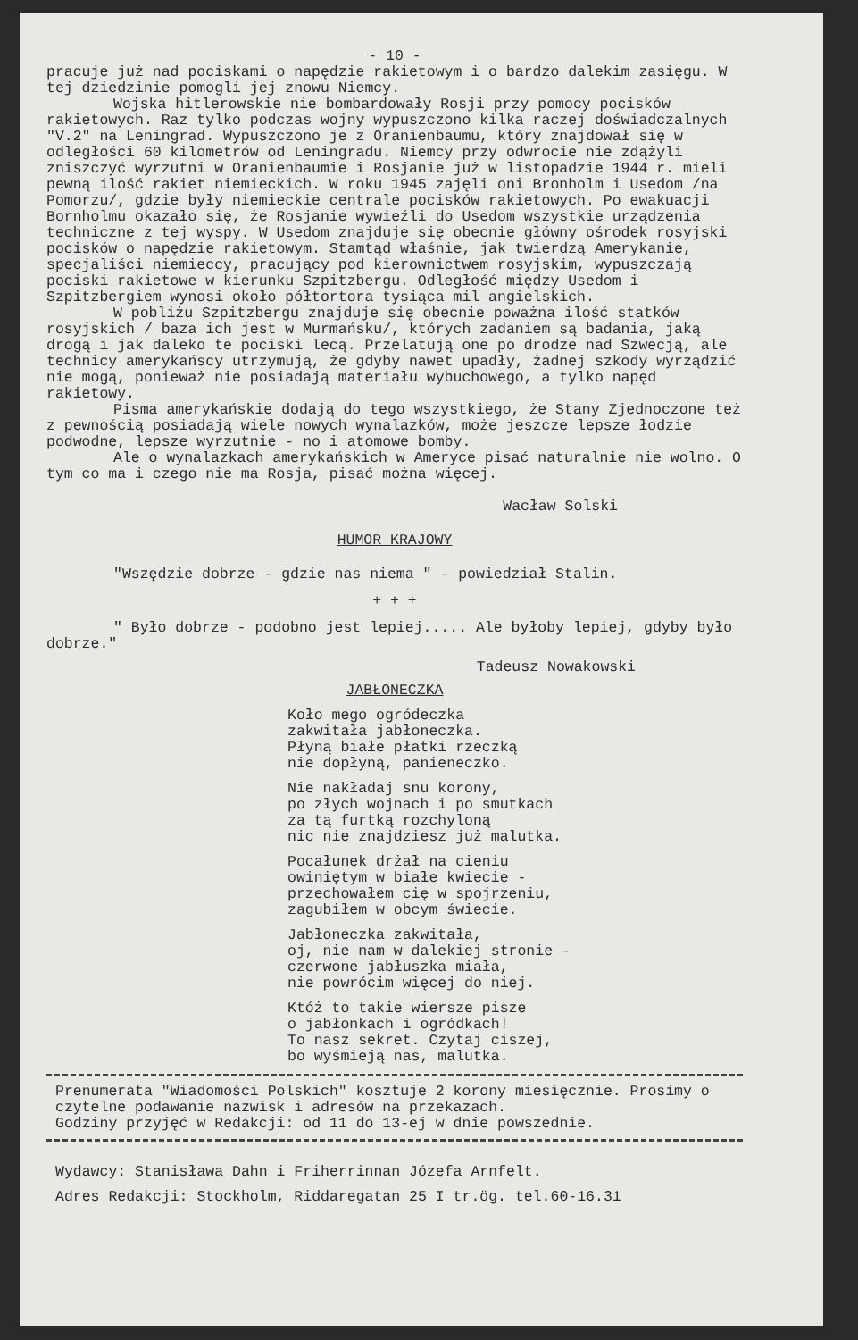- 10 -
pracuje już nad pociskami o napędzie rakietowym i o bardzo dalekim zasięgu. W tej dziedzinie pomogli jej znowu Niemcy.
Wojska hitlerowskie nie bombardowały Rosji przy pomocy pocisków rakietowych. Raz tylko podczas wojny wypuszczono kilka raczej doświadczalnych "V.2" na Leningrad. Wypuszczono je z Oranienbaumu, który znajdował się w odległości 60 kilometrów od Leningradu. Niemcy przy odwrocie nie zdążyli zniszczyć wyrzutni w Oranienbaumie i Rosjanie już w listopadzie 1944 r. mieli pewną ilość rakiet niemieckich. W roku 1945 zajęli oni Bronholm i Usedom /na Pomorzu/, gdzie były niemieckie centrale pocisków rakietowych. Po ewakuacji Bornholmu okazało się, że Rosjanie wywieźli do Usedom wszystkie urządzenia techniczne z tej wyspy. W Usedom znajduje się obecnie główny ośrodek rosyjski pocisków o napędzie rakietowym. Stamtąd właśnie, jak twierdzą Amerykanie, specjaliści niemieccy, pracujący pod kierownictwem rosyjskim, wypuszczają pociski rakietowe w kierunku Szpitzbergu. Odległość między Usedom i Szpitzbergiem wynosi około półtortora tysiąca mil angielskich.
W pobliżu Szpitzbergu znajduje się obecnie poważna ilość statków rosyjskich / baza ich jest w Murmańsku/, których zadaniem są badania, jaką drogą i jak daleko te pociski lecą. Przelatują one po drodze nad Szwecją, ale technicy amerykańscy utrzymują, że gdyby nawet upadły, żadnej szkody wyrządzić nie mogą, ponieważ nie posiadają materiału wybuchowego, a tylko napęd rakietowy.
Pisma amerykańskie dodają do tego wszystkiego, że Stany Zjednoczone też z pewnością posiadają wiele nowych wynalazków, może jeszcze lepsze łodzie podwodne, lepsze wyrzutnie - no i atomowe bomby.
Ale o wynalazkach amerykańskich w Ameryce pisać naturalnie nie wolno. O tym co ma i czego nie ma Rosja, pisać można więcej.
Wacław Solski
HUMOR KRAJOWY
"Wszędzie dobrze - gdzie nas niema " - powiedział Stalin.
+ + +
" Było dobrze - podobno jest lepiej..... Ale byłoby lepiej, gdyby było dobrze."
Tadeusz Nowakowski
JABŁONECZKA
Koło mego ogródeczka
zakwitała jabłoneczka.
Płyną białe płatki rzeczką
nie dopłyną, panieneczko.
Nie nakładaj snu korony,
po złych wojnach i po smutkach
za tą furtką rozchyloną
nic nie znajdziesz już malutka.
Pocałunek drżał na cieniu
owiniętym w białe kwiecie -
przechowałem cię w spojrzeniu,
zagubiłem w obcym świecie.
Jabłoneczka zakwitała,
oj, nie nam w dalekiej stronie -
czerwone jabłuszka miała,
nie powrócim więcej do niej.
Któż to takie wiersze pisze
o jabłonkach i ogródkach!
To nasz sekret. Czytaj ciszej,
bo wyśmieją nas, malutka.
Prenumerata "Wiadomości Polskich" kosztuje 2 korony miesięcznie. Prosimy o czytelne podawanie nazwisk i adresów na przekazach.
Godziny przyjęć w Redakcji: od 11 do 13-ej w dnie powszednie.
Wydawcy: Stanisława Dahn i Friherrinnan Józefa Arnfelt.
Adres Redakcji: Stockholm, Riddaregatan 25 I tr.ög. tel.60-16.31